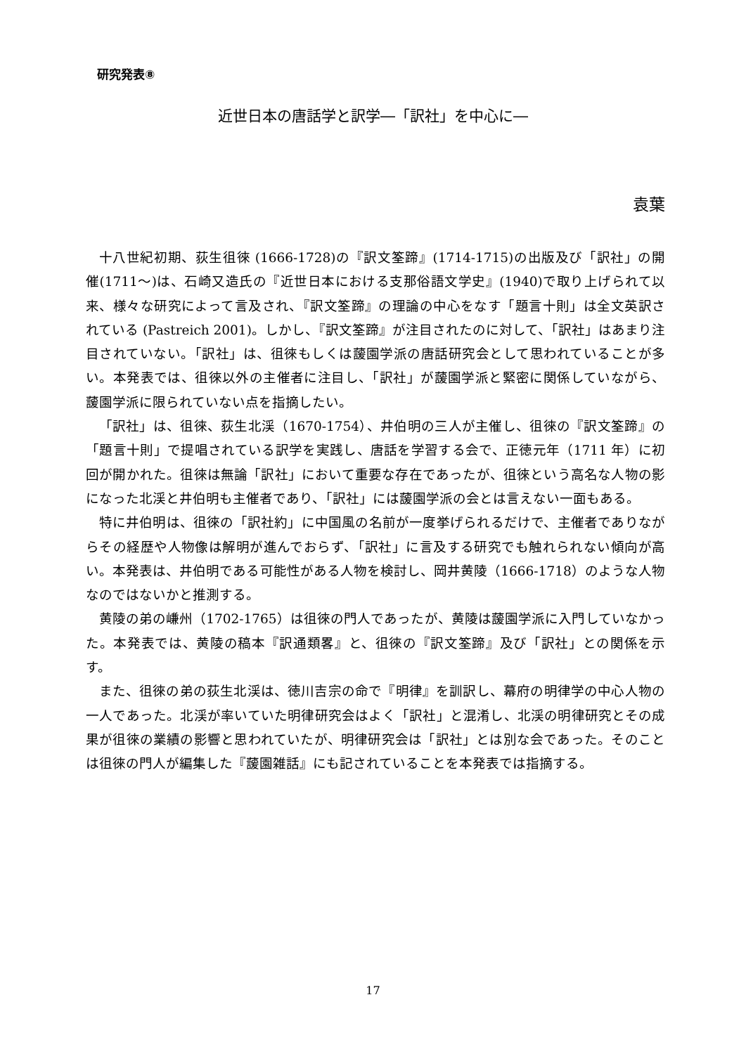研究発表⑧
近世日本の唐話学と訳学―「訳社」を中心に―
袁葉
十八世紀初期、荻生徂徠 (1666-1728)の『訳文筌蹄』(1714-1715)の出版及び「訳社」の開催(1711～)は、石崎又造氏の『近世日本における支那俗語文学史』(1940)で取り上げられて以来、様々な研究によって言及され、『訳文筌蹄』の理論の中心をなす「題言十則」は全文英訳されている (Pastreich 2001)。しかし、『訳文筌蹄』が注目されたのに対して、「訳社」はあまり注目されていない。「訳社」は、徂徠もしくは蘐園学派の唐話研究会として思われていることが多い。本発表では、徂徠以外の主催者に注目し、「訳社」が蘐園学派と緊密に関係していながら、蘐園学派に限られていない点を指摘したい。
「訳社」は、徂徠、荻生北渓（1670-1754）、井伯明の三人が主催し、徂徠の『訳文筌蹄』の「題言十則」で提唱されている訳学を実践し、唐話を学習する会で、正徳元年（1711 年）に初回が開かれた。徂徠は無論「訳社」において重要な存在であったが、徂徠という高名な人物の影になった北渓と井伯明も主催者であり、「訳社」には蘐園学派の会とは言えない一面もある。
特に井伯明は、徂徠の「訳社約」に中国風の名前が一度挙げられるだけで、主催者でありながらその経歴や人物像は解明が進んでおらず、「訳社」に言及する研究でも触れられない傾向が高い。本発表は、井伯明である可能性がある人物を検討し、岡井黄陵（1666-1718）のような人物なのではないかと推測する。
黄陵の弟の嵰州（1702-1765）は徂徠の門人であったが、黄陵は蘐園学派に入門していなかった。本発表では、黄陵の稿本『訳通類畧』と、徂徠の『訳文筌蹄』及び「訳社」との関係を示す。
また、徂徠の弟の荻生北渓は、徳川吉宗の命で『明律』を訓訳し、幕府の明律学の中心人物の一人であった。北渓が率いていた明律研究会はよく「訳社」と混淆し、北渓の明律研究とその成果が徂徠の業績の影響と思われていたが、明律研究会は「訳社」とは別な会であった。そのことは徂徠の門人が編集した『蘐園雑話』にも記されていることを本発表では指摘する。
17